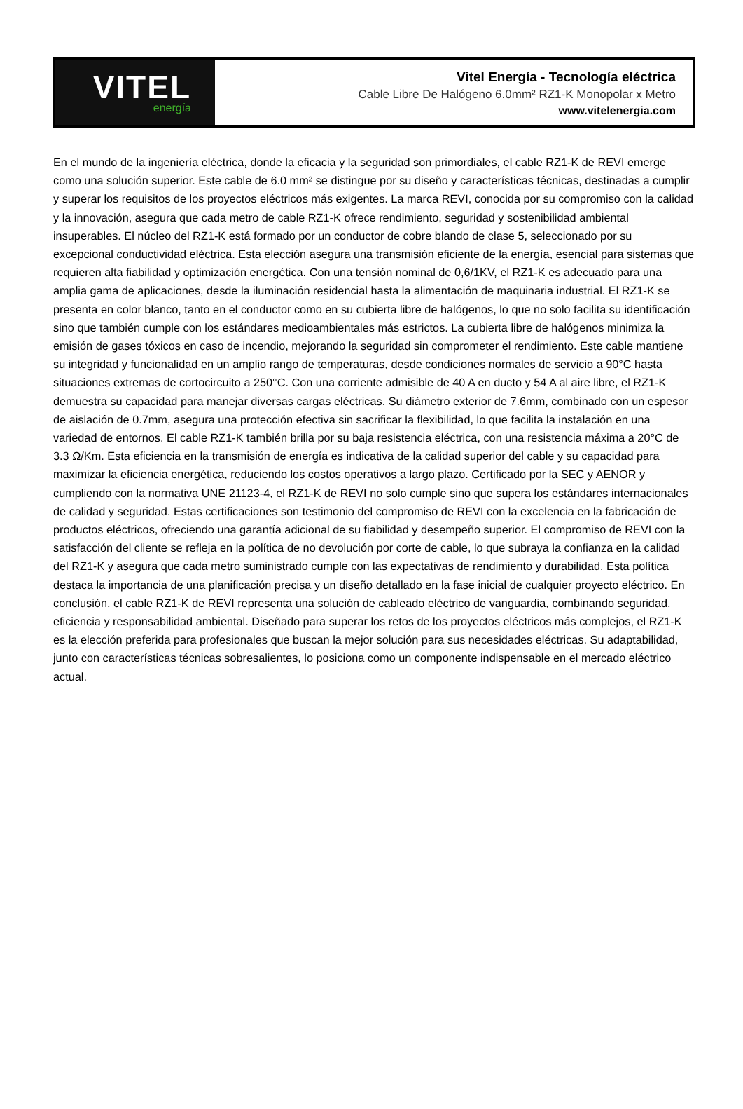VITEL
energía
Vitel Energía - Tecnología eléctrica
Cable Libre De Halógeno 6.0mm² RZ1-K Monopolar x Metro
www.vitelenergia.com
En el mundo de la ingeniería eléctrica, donde la eficacia y la seguridad son primordiales, el cable RZ1-K de REVI emerge como una solución superior. Este cable de 6.0 mm² se distingue por su diseño y características técnicas, destinadas a cumplir y superar los requisitos de los proyectos eléctricos más exigentes. La marca REVI, conocida por su compromiso con la calidad y la innovación, asegura que cada metro de cable RZ1-K ofrece rendimiento, seguridad y sostenibilidad ambiental insuperables. El núcleo del RZ1-K está formado por un conductor de cobre blando de clase 5, seleccionado por su excepcional conductividad eléctrica. Esta elección asegura una transmisión eficiente de la energía, esencial para sistemas que requieren alta fiabilidad y optimización energética. Con una tensión nominal de 0,6/1KV, el RZ1-K es adecuado para una amplia gama de aplicaciones, desde la iluminación residencial hasta la alimentación de maquinaria industrial. El RZ1-K se presenta en color blanco, tanto en el conductor como en su cubierta libre de halógenos, lo que no solo facilita su identificación sino que también cumple con los estándares medioambientales más estrictos. La cubierta libre de halógenos minimiza la emisión de gases tóxicos en caso de incendio, mejorando la seguridad sin comprometer el rendimiento. Este cable mantiene su integridad y funcionalidad en un amplio rango de temperaturas, desde condiciones normales de servicio a 90°C hasta situaciones extremas de cortocircuito a 250°C. Con una corriente admisible de 40 A en ducto y 54 A al aire libre, el RZ1-K demuestra su capacidad para manejar diversas cargas eléctricas. Su diámetro exterior de 7.6mm, combinado con un espesor de aislación de 0.7mm, asegura una protección efectiva sin sacrificar la flexibilidad, lo que facilita la instalación en una variedad de entornos. El cable RZ1-K también brilla por su baja resistencia eléctrica, con una resistencia máxima a 20°C de 3.3 Ω/Km. Esta eficiencia en la transmisión de energía es indicativa de la calidad superior del cable y su capacidad para maximizar la eficiencia energética, reduciendo los costos operativos a largo plazo. Certificado por la SEC y AENOR y cumpliendo con la normativa UNE 21123-4, el RZ1-K de REVI no solo cumple sino que supera los estándares internacionales de calidad y seguridad. Estas certificaciones son testimonio del compromiso de REVI con la excelencia en la fabricación de productos eléctricos, ofreciendo una garantía adicional de su fiabilidad y desempeño superior. El compromiso de REVI con la satisfacción del cliente se refleja en la política de no devolución por corte de cable, lo que subraya la confianza en la calidad del RZ1-K y asegura que cada metro suministrado cumple con las expectativas de rendimiento y durabilidad. Esta política destaca la importancia de una planificación precisa y un diseño detallado en la fase inicial de cualquier proyecto eléctrico. En conclusión, el cable RZ1-K de REVI representa una solución de cableado eléctrico de vanguardia, combinando seguridad, eficiencia y responsabilidad ambiental. Diseñado para superar los retos de los proyectos eléctricos más complejos, el RZ1-K es la elección preferida para profesionales que buscan la mejor solución para sus necesidades eléctricas. Su adaptabilidad, junto con características técnicas sobresalientes, lo posiciona como un componente indispensable en el mercado eléctrico actual.